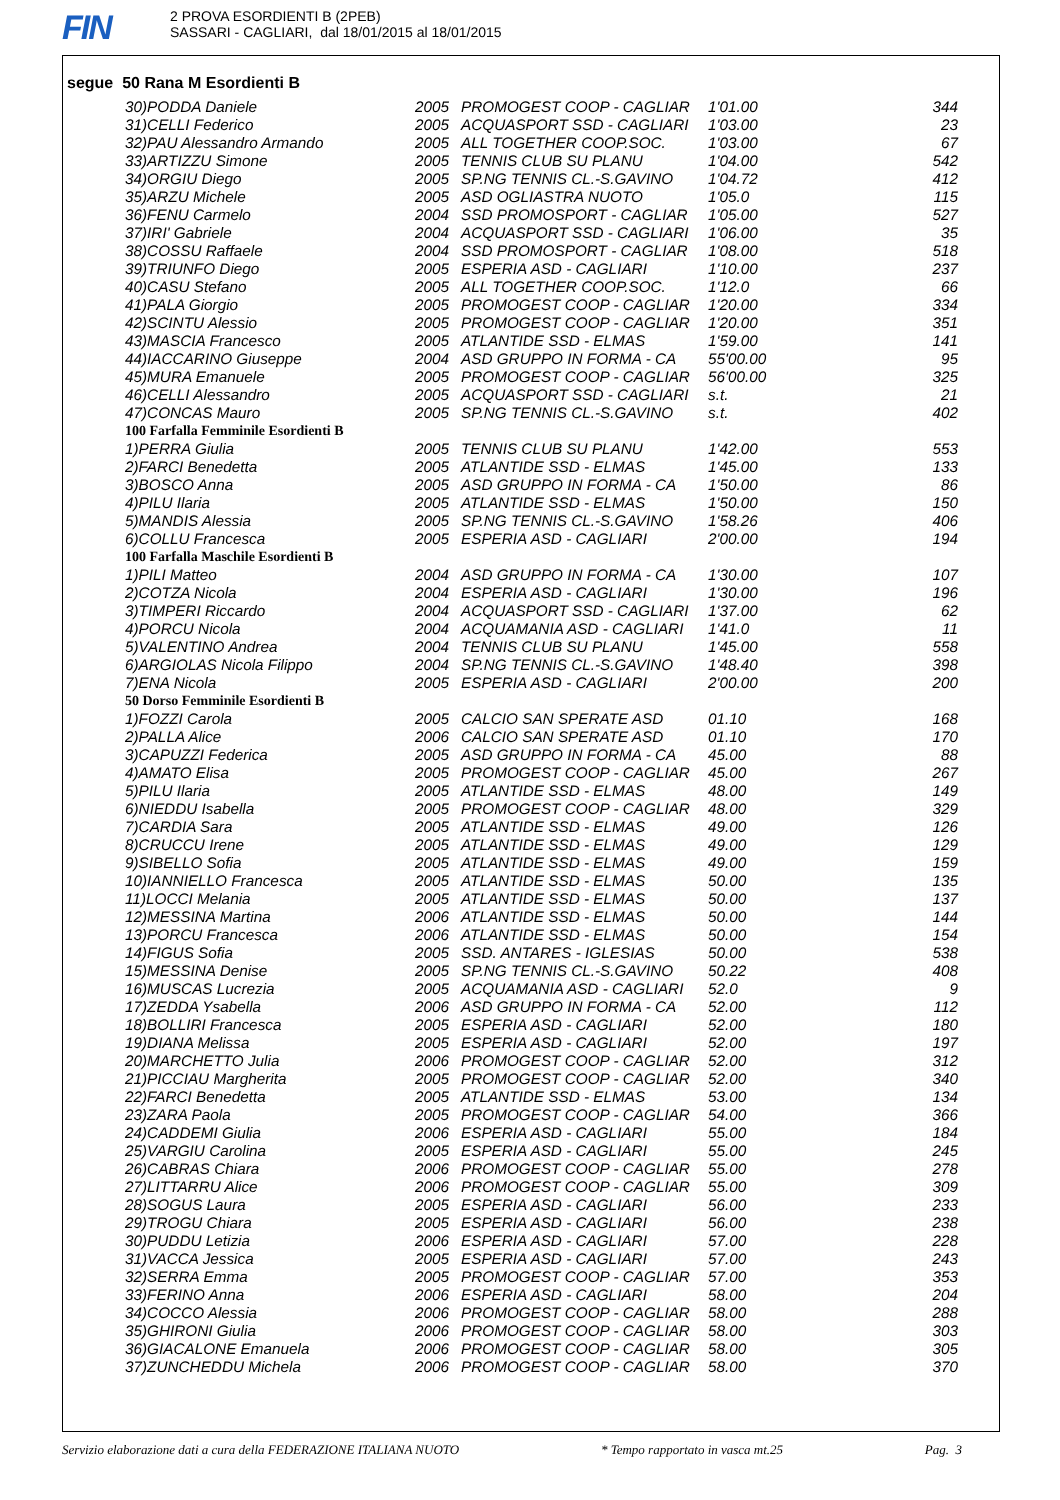FIN
2 PROVA ESORDIENTI B (2PEB)
SASSARI - CAGLIARI, dal 18/01/2015 al 18/01/2015
segue 50 Rana M Esordienti B
| 30)PODDA Daniele | 2005 | PROMOGEST COOP - CAGLIAR | 1'01.00 | 344 |
| 31)CELLI Federico | 2005 | ACQUASPORT SSD - CAGLIARI | 1'03.00 | 23 |
| 32)PAU Alessandro Armando | 2005 | ALL TOGETHER COOP.SOC. | 1'03.00 | 67 |
| 33)ARTIZZU Simone | 2005 | TENNIS CLUB SU PLANU | 1'04.00 | 542 |
| 34)ORGIU Diego | 2005 | SP.NG TENNIS CL.-S.GAVINO | 1'04.72 | 412 |
| 35)ARZU Michele | 2005 | ASD OGLIASTRA NUOTO | 1'05.0 | 115 |
| 36)FENU Carmelo | 2004 | SSD PROMOSPORT - CAGLIAR | 1'05.00 | 527 |
| 37)IRI' Gabriele | 2004 | ACQUASPORT SSD - CAGLIARI | 1'06.00 | 35 |
| 38)COSSU Raffaele | 2004 | SSD PROMOSPORT - CAGLIAR | 1'08.00 | 518 |
| 39)TRIUNFO Diego | 2005 | ESPERIA ASD - CAGLIARI | 1'10.00 | 237 |
| 40)CASU Stefano | 2005 | ALL TOGETHER COOP.SOC. | 1'12.0 | 66 |
| 41)PALA Giorgio | 2005 | PROMOGEST COOP - CAGLIAR | 1'20.00 | 334 |
| 42)SCINTU Alessio | 2005 | PROMOGEST COOP - CAGLIAR | 1'20.00 | 351 |
| 43)MASCIA Francesco | 2005 | ATLANTIDE SSD - ELMAS | 1'59.00 | 141 |
| 44)IACCARINO Giuseppe | 2004 | ASD GRUPPO IN FORMA - CA | 55'00.00 | 95 |
| 45)MURA Emanuele | 2005 | PROMOGEST COOP - CAGLIAR | 56'00.00 | 325 |
| 46)CELLI Alessandro | 2005 | ACQUASPORT SSD - CAGLIARI | s.t. | 21 |
| 47)CONCAS Mauro | 2005 | SP.NG TENNIS CL.-S.GAVINO | s.t. | 402 |
| 100 Farfalla Femminile Esordienti B | | | | |
| 1)PERRA Giulia | 2005 | TENNIS CLUB SU PLANU | 1'42.00 | 553 |
| 2)FARCI Benedetta | 2005 | ATLANTIDE SSD - ELMAS | 1'45.00 | 133 |
| 3)BOSCO Anna | 2005 | ASD GRUPPO IN FORMA - CA | 1'50.00 | 86 |
| 4)PILU Ilaria | 2005 | ATLANTIDE SSD - ELMAS | 1'50.00 | 150 |
| 5)MANDIS Alessia | 2005 | SP.NG TENNIS CL.-S.GAVINO | 1'58.26 | 406 |
| 6)COLLU Francesca | 2005 | ESPERIA ASD - CAGLIARI | 2'00.00 | 194 |
| 100 Farfalla Maschile Esordienti B | | | | |
| 1)PILI Matteo | 2004 | ASD GRUPPO IN FORMA - CA | 1'30.00 | 107 |
| 2)COTZA Nicola | 2004 | ESPERIA ASD - CAGLIARI | 1'30.00 | 196 |
| 3)TIMPERI Riccardo | 2004 | ACQUASPORT SSD - CAGLIARI | 1'37.00 | 62 |
| 4)PORCU Nicola | 2004 | ACQUAMANIA ASD - CAGLIARI | 1'41.0 | 11 |
| 5)VALENTINO Andrea | 2004 | TENNIS CLUB SU PLANU | 1'45.00 | 558 |
| 6)ARGIOLAS Nicola Filippo | 2004 | SP.NG TENNIS CL.-S.GAVINO | 1'48.40 | 398 |
| 7)ENA Nicola | 2005 | ESPERIA ASD - CAGLIARI | 2'00.00 | 200 |
| 50 Dorso Femminile Esordienti B | | | | |
| 1)FOZZI Carola | 2005 | CALCIO SAN SPERATE ASD | 01.10 | 168 |
| 2)PALLA Alice | 2006 | CALCIO SAN SPERATE ASD | 01.10 | 170 |
| 3)CAPUZZI Federica | 2005 | ASD GRUPPO IN FORMA - CA | 45.00 | 88 |
| 4)AMATO Elisa | 2005 | PROMOGEST COOP - CAGLIAR | 45.00 | 267 |
| 5)PILU Ilaria | 2005 | ATLANTIDE SSD - ELMAS | 48.00 | 149 |
| 6)NIEDDU Isabella | 2005 | PROMOGEST COOP - CAGLIAR | 48.00 | 329 |
| 7)CARDIA Sara | 2005 | ATLANTIDE SSD - ELMAS | 49.00 | 126 |
| 8)CRUCCU Irene | 2005 | ATLANTIDE SSD - ELMAS | 49.00 | 129 |
| 9)SIBELLO Sofia | 2005 | ATLANTIDE SSD - ELMAS | 49.00 | 159 |
| 10)IANNIELLO Francesca | 2005 | ATLANTIDE SSD - ELMAS | 50.00 | 135 |
| 11)LOCCI Melania | 2005 | ATLANTIDE SSD - ELMAS | 50.00 | 137 |
| 12)MESSINA Martina | 2006 | ATLANTIDE SSD - ELMAS | 50.00 | 144 |
| 13)PORCU Francesca | 2006 | ATLANTIDE SSD - ELMAS | 50.00 | 154 |
| 14)FIGUS Sofia | 2005 | SSD. ANTARES - IGLESIAS | 50.00 | 538 |
| 15)MESSINA Denise | 2005 | SP.NG TENNIS CL.-S.GAVINO | 50.22 | 408 |
| 16)MUSCAS Lucrezia | 2005 | ACQUAMANIA ASD - CAGLIARI | 52.0 | 9 |
| 17)ZEDDA Ysabella | 2006 | ASD GRUPPO IN FORMA - CA | 52.00 | 112 |
| 18)BOLLIRI Francesca | 2005 | ESPERIA ASD - CAGLIARI | 52.00 | 180 |
| 19)DIANA Melissa | 2005 | ESPERIA ASD - CAGLIARI | 52.00 | 197 |
| 20)MARCHETTO Julia | 2006 | PROMOGEST COOP - CAGLIAR | 52.00 | 312 |
| 21)PICCIAU Margherita | 2005 | PROMOGEST COOP - CAGLIAR | 52.00 | 340 |
| 22)FARCI Benedetta | 2005 | ATLANTIDE SSD - ELMAS | 53.00 | 134 |
| 23)ZARA Paola | 2005 | PROMOGEST COOP - CAGLIAR | 54.00 | 366 |
| 24)CADDEMI Giulia | 2006 | ESPERIA ASD - CAGLIARI | 55.00 | 184 |
| 25)VARGIU Carolina | 2005 | ESPERIA ASD - CAGLIARI | 55.00 | 245 |
| 26)CABRAS Chiara | 2006 | PROMOGEST COOP - CAGLIAR | 55.00 | 278 |
| 27)LITTARRU Alice | 2006 | PROMOGEST COOP - CAGLIAR | 55.00 | 309 |
| 28)SOGUS Laura | 2005 | ESPERIA ASD - CAGLIARI | 56.00 | 233 |
| 29)TROGU Chiara | 2005 | ESPERIA ASD - CAGLIARI | 56.00 | 238 |
| 30)PUDDU Letizia | 2006 | ESPERIA ASD - CAGLIARI | 57.00 | 228 |
| 31)VACCA Jessica | 2005 | ESPERIA ASD - CAGLIARI | 57.00 | 243 |
| 32)SERRA Emma | 2005 | PROMOGEST COOP - CAGLIAR | 57.00 | 353 |
| 33)FERINO Anna | 2006 | ESPERIA ASD - CAGLIARI | 58.00 | 204 |
| 34)COCCO Alessia | 2006 | PROMOGEST COOP - CAGLIAR | 58.00 | 288 |
| 35)GHIRONI Giulia | 2006 | PROMOGEST COOP - CAGLIAR | 58.00 | 303 |
| 36)GIACALONE Emanuela | 2006 | PROMOGEST COOP - CAGLIAR | 58.00 | 305 |
| 37)ZUNCHEDDU Michela | 2006 | PROMOGEST COOP - CAGLIAR | 58.00 | 370 |
Servizio elaborazione dati a cura della FEDERAZIONE ITALIANA NUOTO * Tempo rapportato in vasca mt.25 Pag. 3